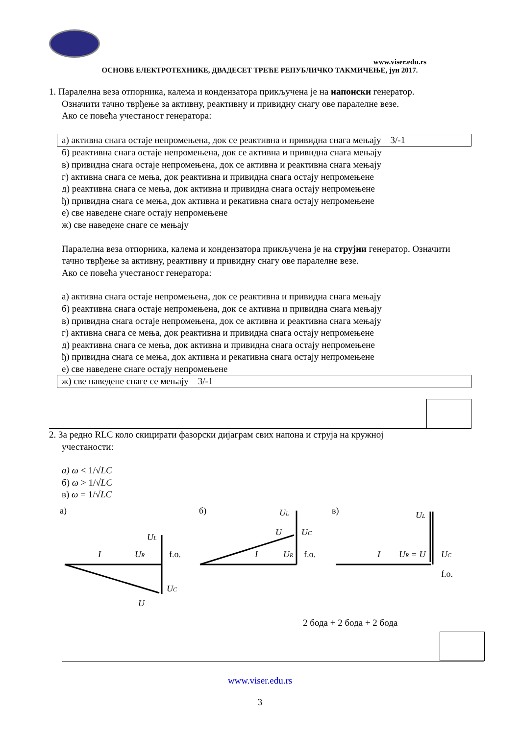www.viser.edu.rs
ОСНОВЕ ЕЛЕКТРОТЕХНИКЕ, ДВАДЕСЕТ ТРЕЋЕ РЕПУБЛИЧКО ТАКМИЧЕЊЕ, јун 2017.
1. Паралелна веза отпорника, калема и кондензатора прикључена је на напонски генератор.
Означити тачно тврђење за активну, реактивну и привидну снагу ове паралелне везе.
Ако се повећа учестаност генератора:
а) активна снага остаје непромењена, док се реактивна и привидна снага мењају 3/-1
б) реактивна снага остаје непромењена, док се активна и привидна снага мењају
в) привидна снага остаје непромењена, док се активна и реактивна снага мењају
г) активна снага се мења, док реактивна и привидна снага остају непромењене
д) реактивна снага се мења, док активна и привидна снага остају непромењене
ђ) привидна снага се мења, док активна и рекативна снага остају непромењене
е) све наведене снаге остају непромењене
ж) све наведене снаге се мењају
Паралелна веза отпорника, калема и кондензатора прикључена је на струјни генератор. Означити тачно тврђење за активну, реактивну и привидну снагу ове паралелне везе.
Ако се повећа учестаност генератора:
а) активна снага остаје непромењена, док се реактивна и привидна снага мењају
б) реактивна снага остаје непромењена, док се активна и привидна снага мењају
в) привидна снага остаје непромењена, док се активна и реактивна снага мењају
г) активна снага се мења, док реактивна и привидна снага остају непромењене
д) реактивна снага се мења, док активна и привидна снага остају непромењене
ђ) привидна снага се мења, док активна и рекативна снага остају непромењене
е) све наведене снаге остају непромењене
ж) све наведене снаге се мењају 3/-1
2. За редно RLC коло скицирати фазорски дијаграм свих напона и струја на кружној
учестаности:
а) ω < 1/√LC
б) ω > 1/√LC
в) ω = 1/√LC
а)
I
UR
UL
UC
U
f.o.
б)
I
UR
UL
UC
U
f.o.
в)
I
UR = U
UL
UC
f.o.
2 бода + 2 бода + 2 бода
www.viser.edu.rs
3